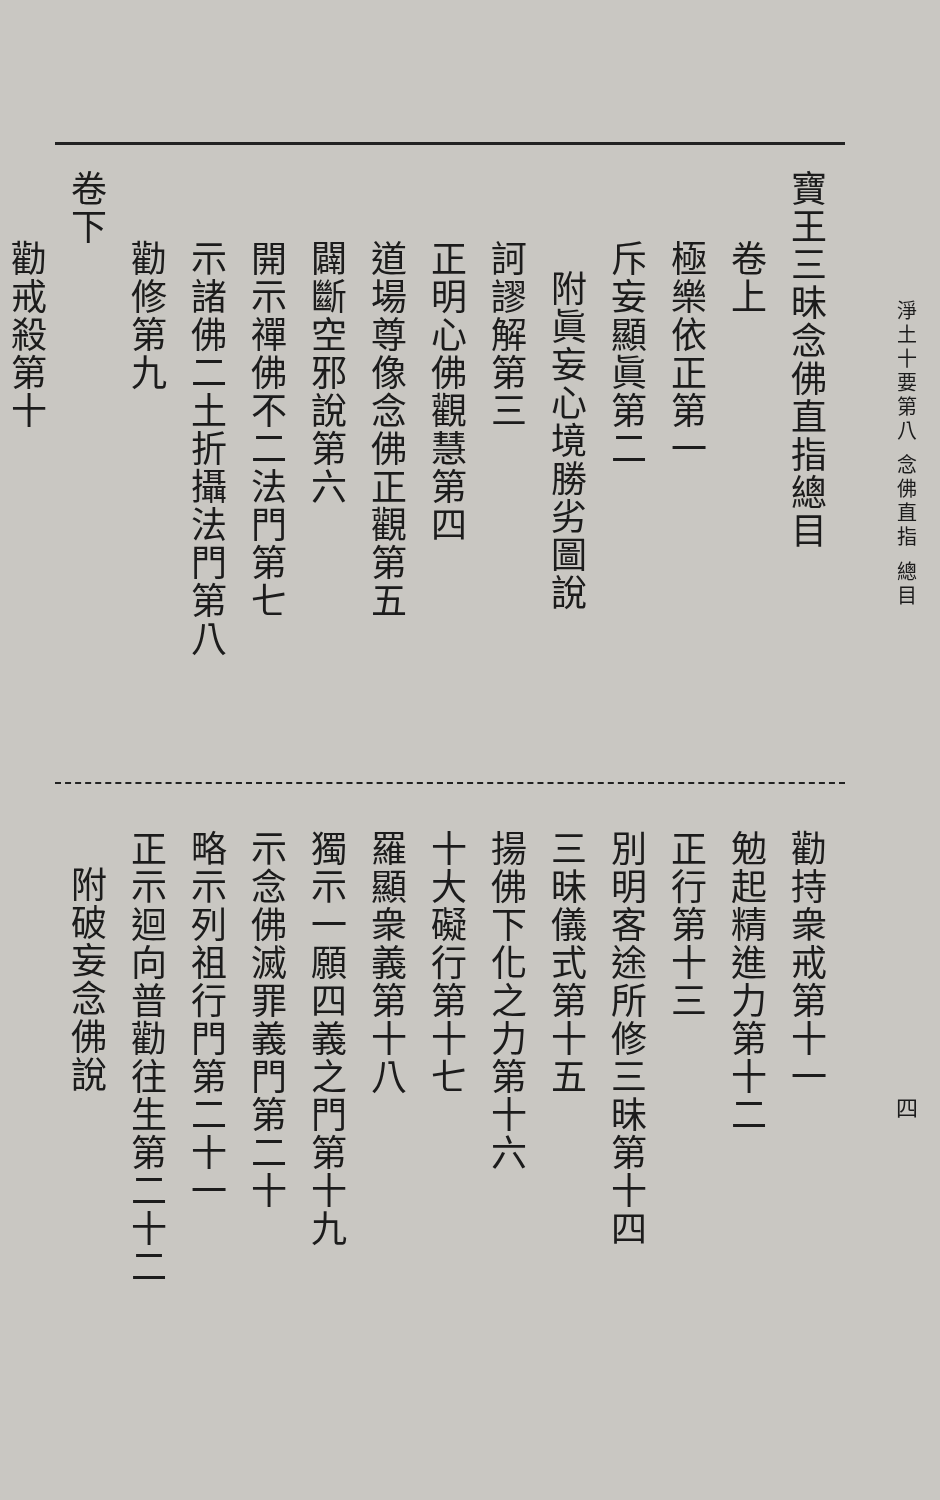淨土十要第八 念佛直指 總目
四
寶王三昧念佛直指總目
卷上
極樂依正第一
斥妄顯眞第二
附眞妄心境勝劣圖說
訶謬解第三
正明心佛觀慧第四
道場尊像念佛正觀第五
闢斷空邪說第六
開示禪佛不二法門第七
示諸佛二土折攝法門第八
勸修第九
卷下
勸戒殺第十
勸持衆戒第十一
勉起精進力第十二
正行第十三
別明客途所修三昧第十四
三昧儀式第十五
揚佛下化之力第十六
十大礙行第十七
羅顯衆義第十八
獨示一願四義之門第十九
示念佛滅罪義門第二十
略示列祖行門第二十一
正示迴向普勸往生第二十二
附破妄念佛說